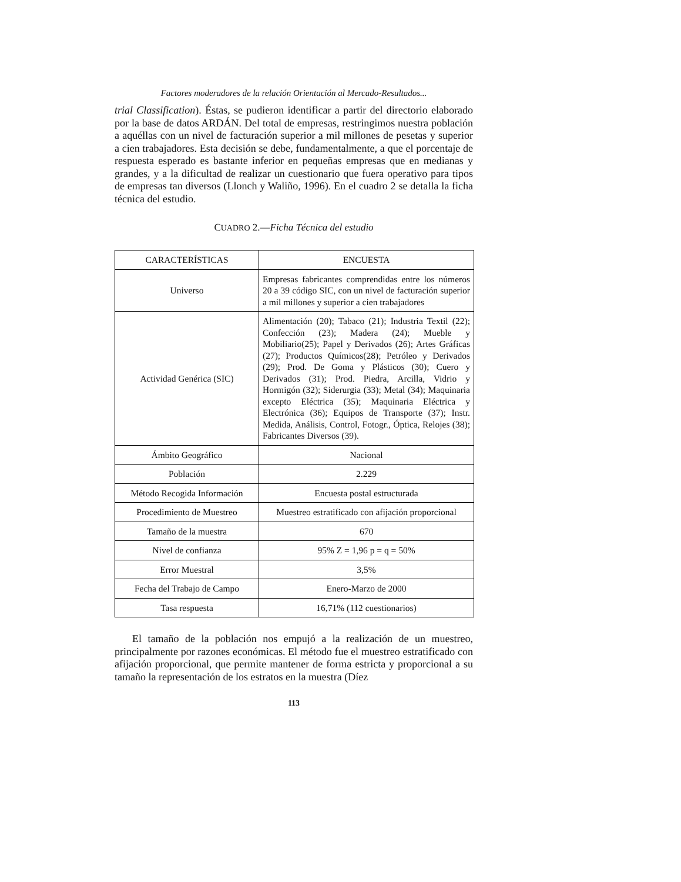Factores moderadores de la relación Orientación al Mercado-Resultados...
trial Classification). Éstas, se pudieron identificar a partir del directorio elaborado por la base de datos ARDÁN. Del total de empresas, restringimos nuestra población a aquéllas con un nivel de facturación superior a mil millones de pesetas y superior a cien trabajadores. Esta decisión se debe, fundamentalmente, a que el porcentaje de respuesta esperado es bastante inferior en pequeñas empresas que en medianas y grandes, y a la dificultad de realizar un cuestionario que fuera operativo para tipos de empresas tan diversos (Llonch y Waliño, 1996). En el cuadro 2 se detalla la ficha técnica del estudio.
CUADRO 2.—Ficha Técnica del estudio
| CARACTERÍSTICAS | ENCUESTA |
| Universo | Empresas fabricantes comprendidas entre los números 20 a 39 código SIC, con un nivel de facturación superior a mil millones y superior a cien trabajadores |
| Actividad Genérica (SIC) | Alimentación (20); Tabaco (21); Industria Textil (22); Confección (23); Madera (24); Mueble y Mobiliario(25); Papel y Derivados (26); Artes Gráficas (27); Productos Químicos(28); Petróleo y Derivados (29); Prod. De Goma y Plásticos (30); Cuero y Derivados (31); Prod. Piedra, Arcilla, Vidrio y Hormigón (32); Siderurgia (33); Metal (34); Maquinaria excepto Eléctrica (35); Maquinaria Eléctrica y Electrónica (36); Equipos de Transporte (37); Instr. Medida, Análisis, Control, Fotogr., Óptica, Relojes (38); Fabricantes Diversos (39). |
| Ámbito Geográfico | Nacional |
| Población | 2.229 |
| Método Recogida Información | Encuesta postal estructurada |
| Procedimiento de Muestreo | Muestreo estratificado con afijación proporcional |
| Tamaño de la muestra | 670 |
| Nivel de confianza | 95% Z = 1,96 p = q = 50% |
| Error Muestral | 3,5% |
| Fecha del Trabajo de Campo | Enero-Marzo de 2000 |
| Tasa respuesta | 16,71% (112 cuestionarios) |
El tamaño de la población nos empujó a la realización de un muestreo, principalmente por razones económicas. El método fue el muestreo estratificado con afijación proporcional, que permite mantener de forma estricta y proporcional a su tamaño la representación de los estratos en la muestra (Díez
113